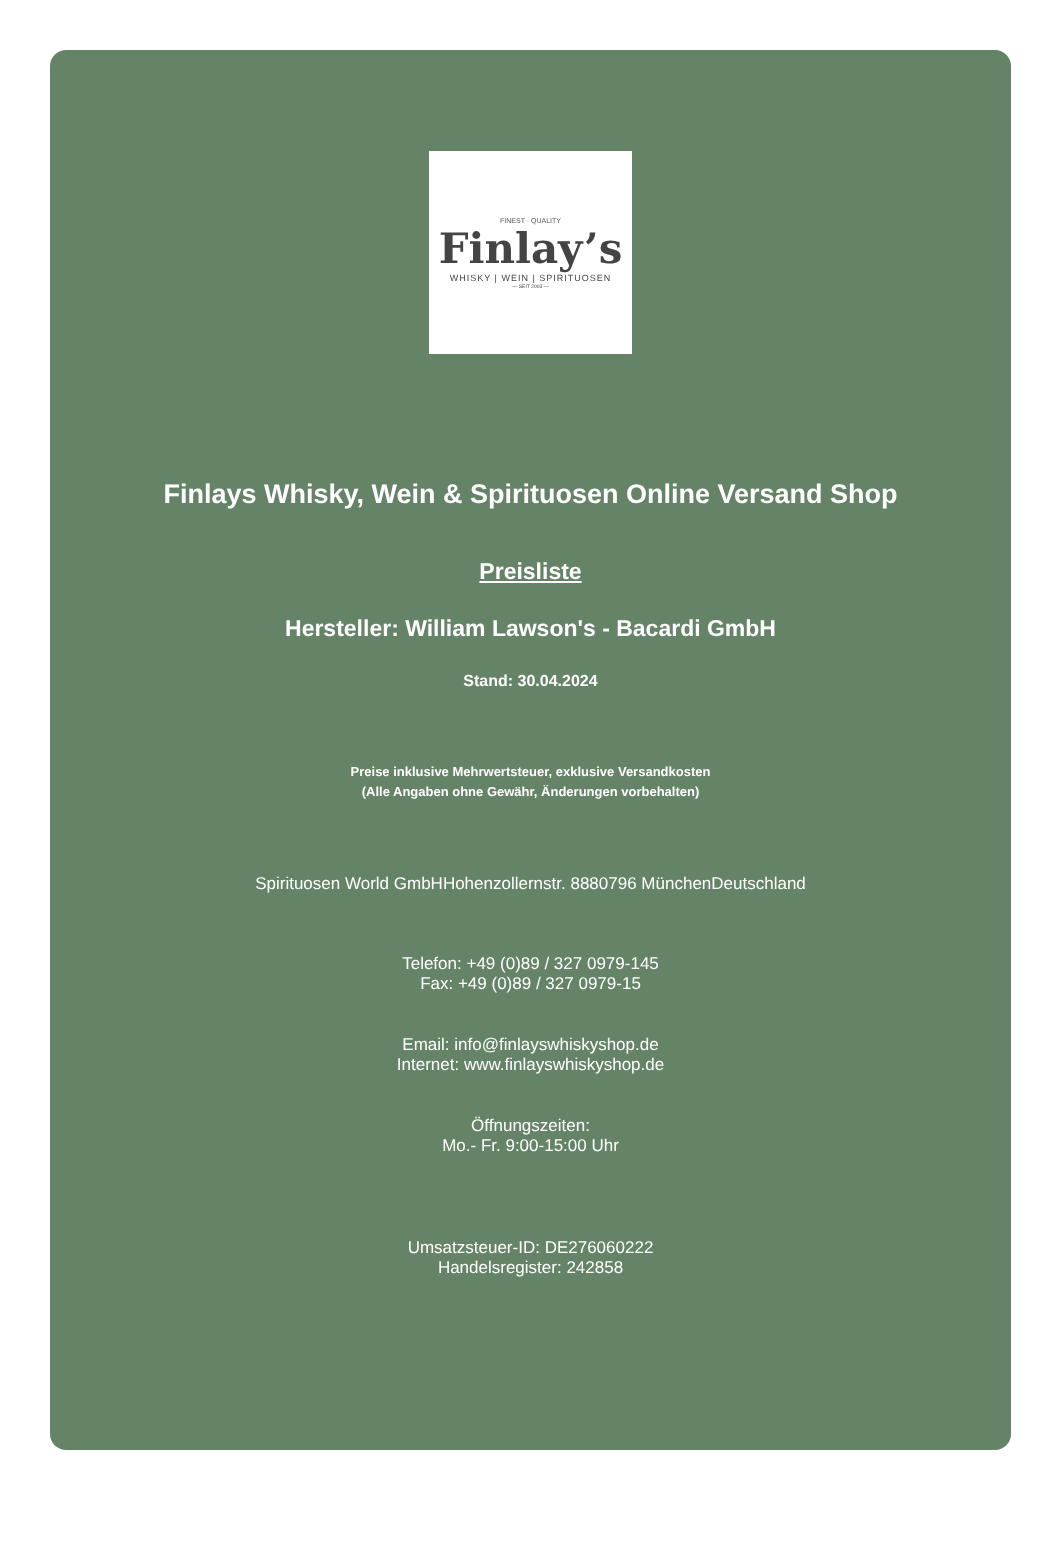FINEST · QUALITY
Finlay’s
WHISKY | WEIN | SPIRITUOSEN
— SEIT 2003 —
Finlays Whisky, Wein & Spirituosen Online Versand Shop
Preisliste
Hersteller: William Lawson's - Bacardi GmbH
Stand: 30.04.2024
Preise inklusive Mehrwertsteuer, exklusive Versandkosten
(Alle Angaben ohne Gewähr, Änderungen vorbehalten)
Spirituosen World GmbHHohenzollernstr. 8880796 MünchenDeutschland
Telefon: +49 (0)89 / 327 0979-145
Fax: +49 (0)89 / 327 0979-15
Email: info@finlayswhiskyshop.de
Internet: www.finlayswhiskyshop.de
Öffnungszeiten:
Mo.- Fr. 9:00-15:00 Uhr
Umsatzsteuer-ID: DE276060222
Handelsregister: 242858